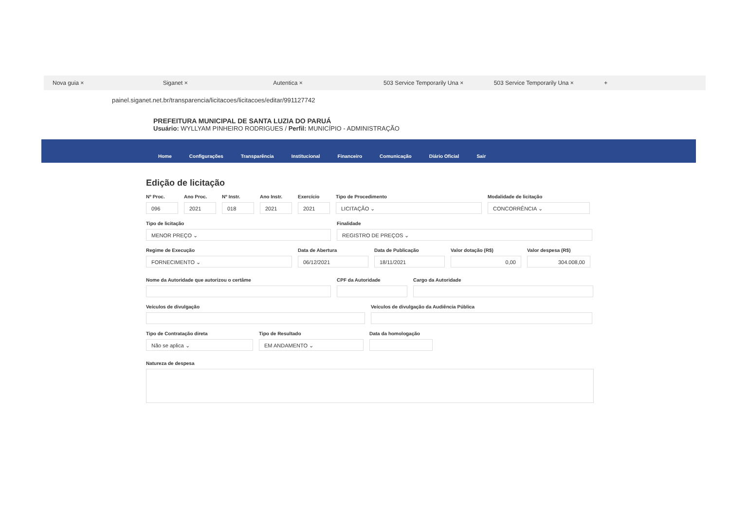Nova guia × Siganet × Autentica × 503 Service Temporarily Una × 503 Service Temporarily Una × +
painel.siganet.net.br/transparencia/licitacoes/licitacoes/editar/991127742
PREFEITURA MUNICIPAL DE SANTA LUZIA DO PARUÁ
Usuário: WYLLYAM PINHEIRO RODRIGUES / Perfil: MUNICÍPIO - ADMINISTRAÇÃO
Home
Configurações
Transparência
Institucional
Financeiro
Comunicação
Diário Oficial
Sair
Edição de licitação
Nº Proc.
096
Ano Proc.
2021
Nº Instr.
018
Ano Instr.
2021
Exercício
2021
Tipo de Procedimento
LICITAÇÃO ⌄
Modalidade de licitação
CONCORRÊNCIA ⌄
Tipo de licitação
MENOR PREÇO ⌄
Finalidade
REGISTRO DE PREÇOS ⌄
Regime de Execução
FORNECIMENTO ⌄
Data de Abertura
06/12/2021
Data de Publicação
18/11/2021
Valor dotação (R$)
0,00
Valor despesa (R$)
304.008,00
Nome da Autoridade que autorizou o certâme CPF da Autoridade Cargo da Autoridade
Veículos de divulgação Veículos de divulgação da Audiência Pública
Tipo de Contratação direta
Não se aplica ⌄
Tipo de Resultado
EM ANDAMENTO ⌄
Data da homologação
Natureza de despesa